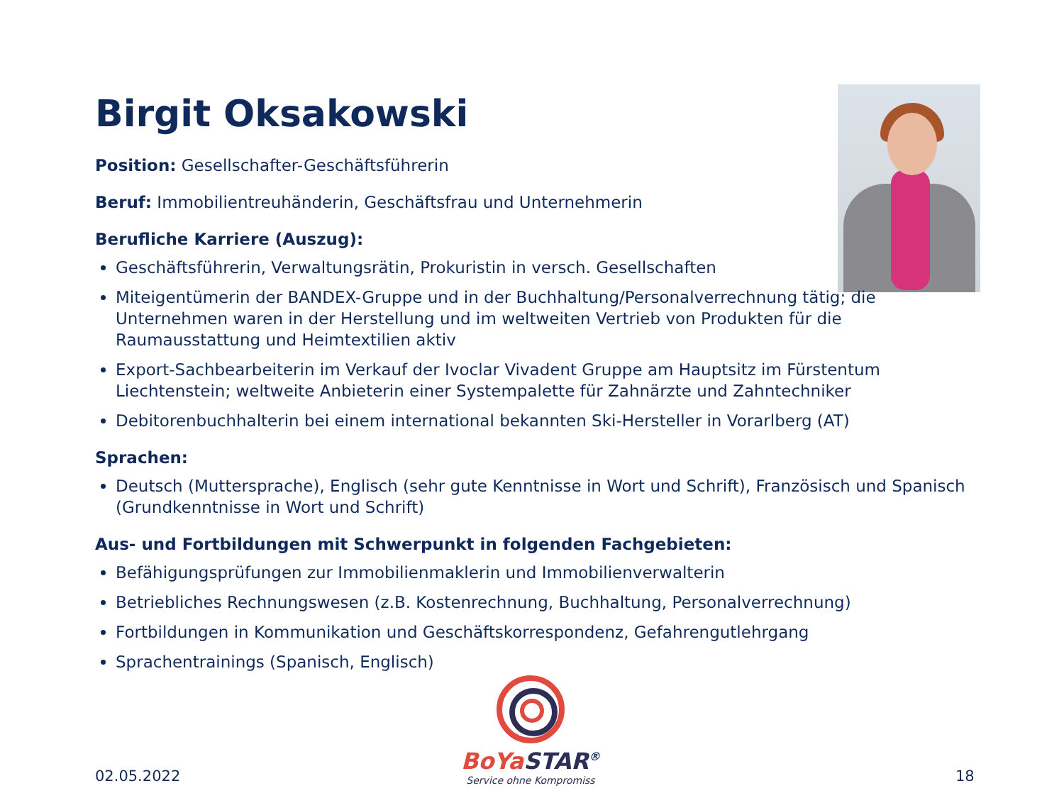Birgit Oksakowski
Position: Gesellschafter-Geschäftsführerin
Beruf: Immobilientreuhänderin, Geschäftsfrau und Unternehmerin
Berufliche Karriere (Auszug):
Geschäftsführerin, Verwaltungsrätin, Prokuristin in versch. Gesellschaften
Miteigentümerin der BANDEX-Gruppe und in der Buchhaltung/Personalverrechnung tätig; die Unternehmen waren in der Herstellung und im weltweiten Vertrieb von Produkten für die Raumausstattung und Heimtextilien aktiv
Export-Sachbearbeiterin im Verkauf der Ivoclar Vivadent Gruppe am Hauptsitz im Fürstentum Liechtenstein; weltweite Anbieterin einer Systempalette für Zahnärzte und Zahntechniker
Debitorenbuchhalterin bei einem international bekannten Ski-Hersteller in Vorarlberg (AT)
Sprachen:
Deutsch (Muttersprache), Englisch (sehr gute Kenntnisse in Wort und Schrift), Französisch und Spanisch (Grundkenntnisse in Wort und Schrift)
Aus- und Fortbildungen mit Schwerpunkt in folgenden Fachgebieten:
Befähigungsprüfungen zur Immobilienmaklerin und Immobilienverwalterin
Betriebliches Rechnungswesen (z.B. Kostenrechnung, Buchhaltung, Personalverrechnung)
Fortbildungen in Kommunikation und Geschäftskorrespondenz, Gefahrengutlehrgang
Sprachentrainings (Spanisch, Englisch)
BoYa STAR<sup>®</sup>
Service ohne Kompromiss
02.05.2022 18